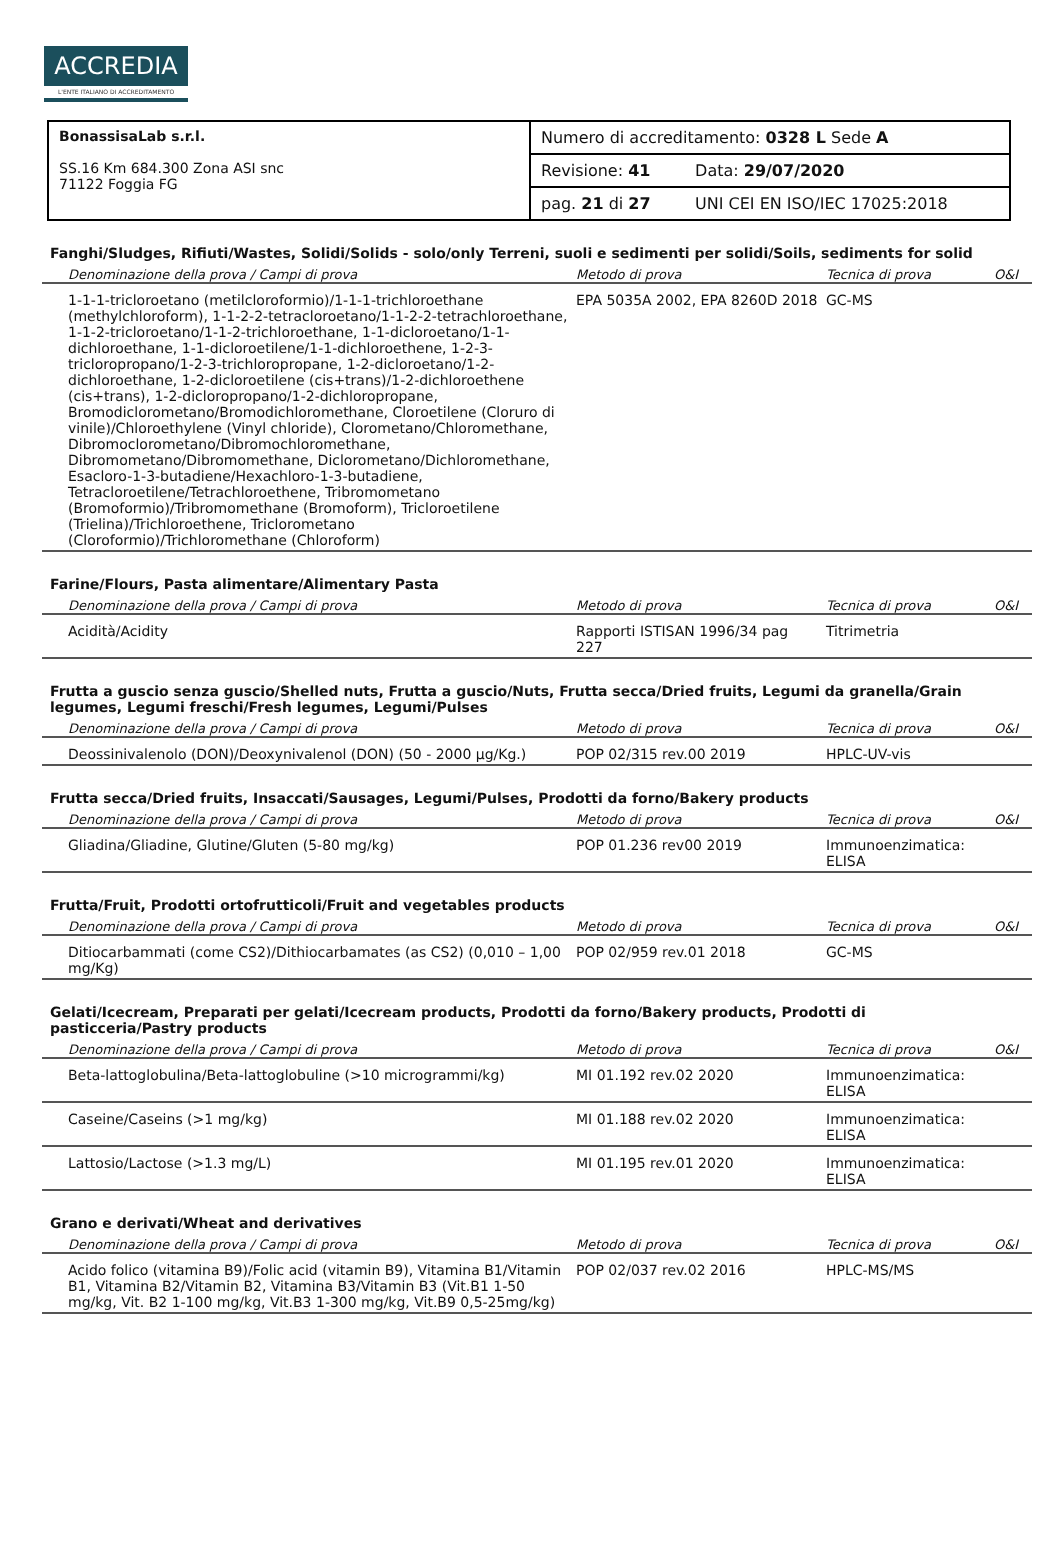ACCREDIA
L'ENTE ITALIANO DI ACCREDITAMENTO
| BonassisaLab s.r.l. SS.16 Km 684.300 Zona ASI snc 71122 Foggia FG | Numero di accreditamento: 0328 L Sede A | |
| | Revisione: 41 | Data: 29/07/2020 |
| | pag. 21 di 27 | UNI CEI EN ISO/IEC 17025:2018 |
Fanghi/Sludges, Rifiuti/Wastes, Solidi/Solids - solo/only Terreni, suoli e sedimenti per solidi/Soils, sediments for solid
| Denominazione della prova / Campi di prova | Metodo di prova | Tecnica di prova | O&I |
| --- | --- | --- | --- |
| 1-1-1-tricloroetano (metilcloroformio)/1-1-1-trichloroethane (methylchloroform), 1-1-2-2-tetracloroetano/1-1-2-2-tetrachloroethane, 1-1-2-tricloroetano/1-1-2-trichloroethane, 1-1-dicloroetano/1-1-dichloroethane, 1-1-dicloroetilene/1-1-dichloroethene, 1-2-3-tricloropropano/1-2-3-trichloropropane, 1-2-dicloroetano/1-2-dichloroethane, 1-2-dicloroetilene (cis+trans)/1-2-dichloroethene (cis+trans), 1-2-dicloropropano/1-2-dichloropropane, Bromodiclorometano/Bromodichloromethane, Cloroetilene (Cloruro di vinile)/Chloroethylene (Vinyl chloride), Clorometano/Chloromethane, Dibromoclorometano/Dibromochloromethane, Dibromometano/Dibromomethane, Diclorometano/Dichloromethane, Esacloro-1-3-butadiene/Hexachloro-1-3-butadiene, Tetracloroetilene/Tetrachloroethene, Tribromometano (Bromoformio)/Tribromomethane (Bromoform), Tricloroetilene (Trielina)/Trichloroethene, Triclorometano (Cloroformio)/Trichloromethane (Chloroform) | EPA 5035A 2002, EPA 8260D 2018 | GC-MS | |
Farine/Flours, Pasta alimentare/Alimentary Pasta
| Denominazione della prova / Campi di prova | Metodo di prova | Tecnica di prova | O&I |
| --- | --- | --- | --- |
| Acidità/Acidity | Rapporti ISTISAN 1996/34 pag 227 | Titrimetria | |
Frutta a guscio senza guscio/Shelled nuts, Frutta a guscio/Nuts, Frutta secca/Dried fruits, Legumi da granella/Grain legumes, Legumi freschi/Fresh legumes, Legumi/Pulses
| Denominazione della prova / Campi di prova | Metodo di prova | Tecnica di prova | O&I |
| --- | --- | --- | --- |
| Deossinivalenolo (DON)/Deoxynivalenol (DON) (50 - 2000 µg/Kg.) | POP 02/315 rev.00 2019 | HPLC-UV-vis | |
Frutta secca/Dried fruits, Insaccati/Sausages, Legumi/Pulses, Prodotti da forno/Bakery products
| Denominazione della prova / Campi di prova | Metodo di prova | Tecnica di prova | O&I |
| --- | --- | --- | --- |
| Gliadina/Gliadine, Glutine/Gluten (5-80 mg/kg) | POP 01.236 rev00 2019 | Immunoenzimatica: ELISA | |
Frutta/Fruit, Prodotti ortofrutticoli/Fruit and vegetables products
| Denominazione della prova / Campi di prova | Metodo di prova | Tecnica di prova | O&I |
| --- | --- | --- | --- |
| Ditiocarbammati (come CS2)/Dithiocarbamates (as CS2) (0,010 – 1,00 mg/Kg) | POP 02/959 rev.01 2018 | GC-MS | |
Gelati/Icecream, Preparati per gelati/Icecream products, Prodotti da forno/Bakery products, Prodotti di pasticceria/Pastry products
| Denominazione della prova / Campi di prova | Metodo di prova | Tecnica di prova | O&I |
| --- | --- | --- | --- |
| Beta-lattoglobulina/Beta-lattoglobuline (>10 microgrammi/kg) | MI 01.192 rev.02 2020 | Immunoenzimatica: ELISA | |
| Caseine/Caseins (>1 mg/kg) | MI 01.188 rev.02 2020 | Immunoenzimatica: ELISA | |
| Lattosio/Lactose (>1.3 mg/L) | MI 01.195 rev.01 2020 | Immunoenzimatica: ELISA | |
Grano e derivati/Wheat and derivatives
| Denominazione della prova / Campi di prova | Metodo di prova | Tecnica di prova | O&I |
| --- | --- | --- | --- |
| Acido folico (vitamina B9)/Folic acid (vitamin B9), Vitamina B1/Vitamin B1, Vitamina B2/Vitamin B2, Vitamina B3/Vitamin B3 (Vit.B1 1-50 mg/kg, Vit. B2 1-100 mg/kg, Vit.B3 1-300 mg/kg, Vit.B9 0,5-25mg/kg) | POP 02/037 rev.02 2016 | HPLC-MS/MS | |